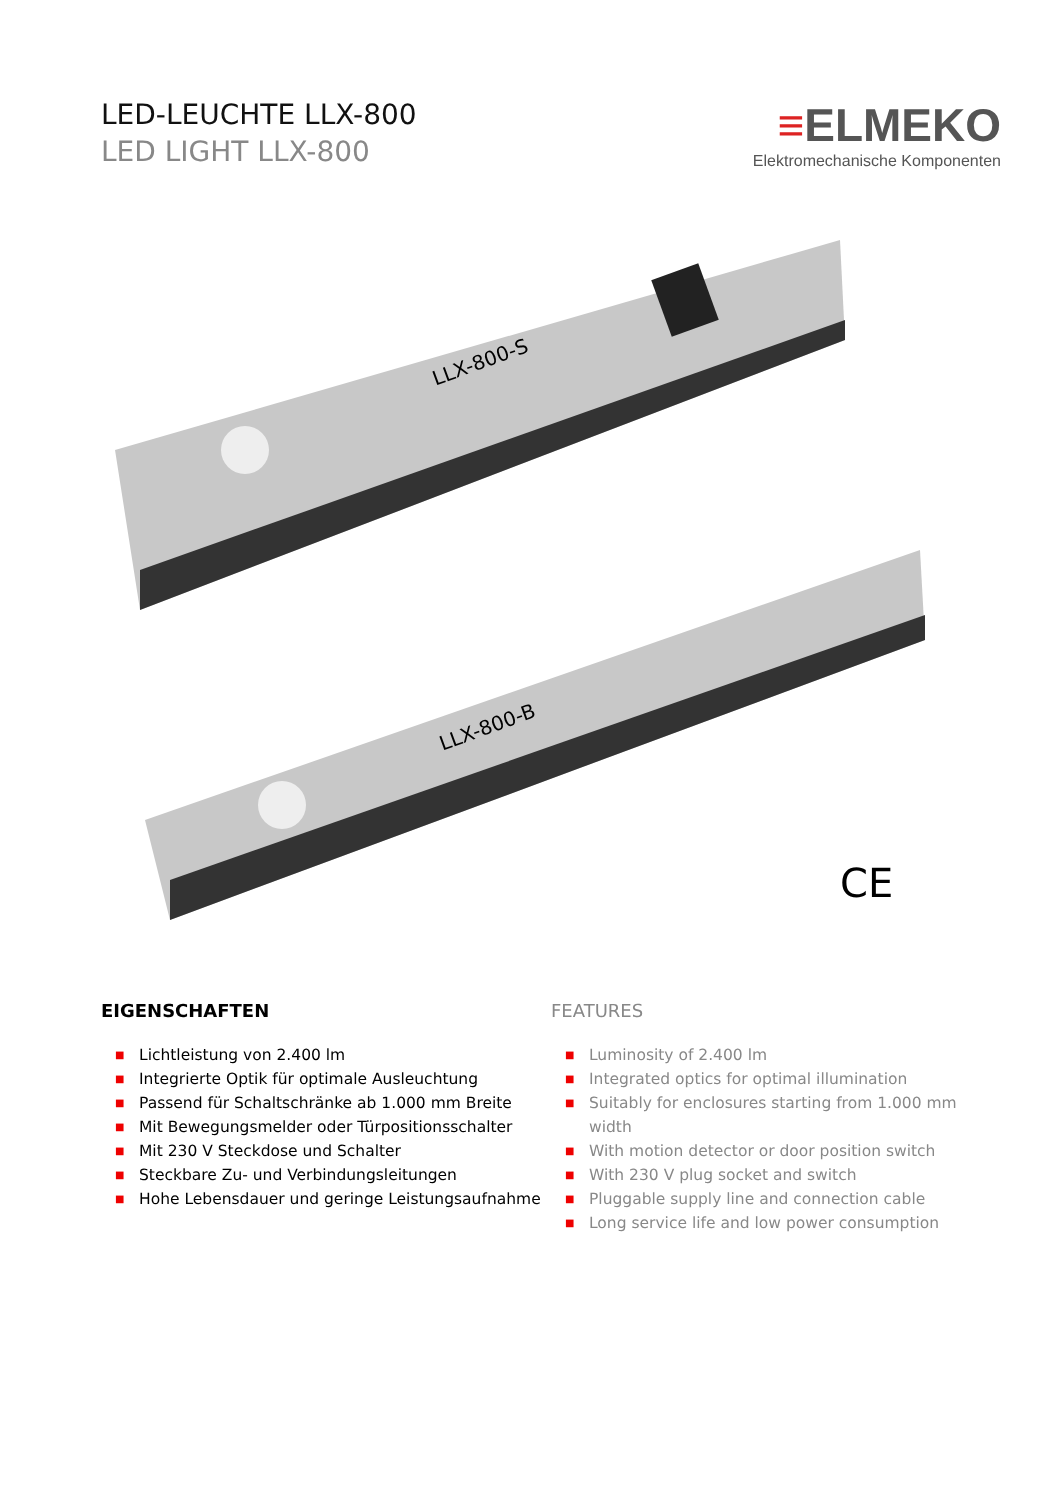LED-LEUCHTE LLX-800
LED LIGHT LLX-800
≡ELMEKO
Elektromechanische Komponenten
LLX-800-S
LLX-800-B
CE
EIGENSCHAFTEN
■ Lichtleistung von 2.400 lm
■ Integrierte Optik für optimale Ausleuchtung
■ Passend für Schaltschränke ab 1.000 mm Breite
■ Mit Bewegungsmelder oder Türpositionsschalter
■ Mit 230 V Steckdose und Schalter
■ Steckbare Zu- und Verbindungsleitungen
■ Hohe Lebensdauer und geringe Leistungsaufnahme
FEATURES
■ Luminosity of 2.400 lm
■ Integrated optics for optimal illumination
■ Suitably for enclosures starting from 1.000 mm width
■ With motion detector or door position switch
■ With 230 V plug socket and switch
■ Pluggable supply line and connection cable
■ Long service life and low power consumption